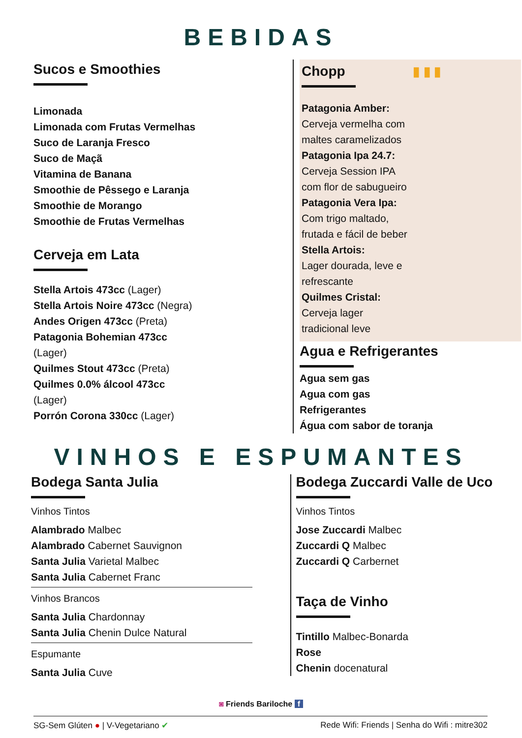BEBIDAS
Sucos e Smoothies
Limonada
Limonada com Frutas Vermelhas
Suco de Laranja Fresco
Suco de Maçã
Vitamina de Banana
Smoothie de Pêssego e Laranja
Smoothie de Morango
Smoothie de Frutas Vermelhas
Cerveja em Lata
Stella Artois 473cc (Lager)
Stella Artois Noire 473cc (Negra)
Andes Origen 473cc (Preta)
Patagonia Bohemian 473cc
(Lager)
Quilmes Stout 473cc (Preta)
Quilmes 0.0% álcool 473cc
(Lager)
Porrón Corona 330cc (Lager)
Chopp ▮ ▮ ▮
Patagonia Amber:
Cerveja vermelha com
maltes caramelizados
Patagonia Ipa 24.7:
Cerveja Session IPA
com flor de sabugueiro
Patagonia Vera Ipa:
Com trigo maltado,
frutada e fácil de beber
Stella Artois:
Lager dourada, leve e
refrescante
Quilmes Cristal:
Cerveja lager
tradicional leve
Agua e Refrigerantes
Agua sem gas
Agua com gas
Refrigerantes
Água com sabor de toranja
VINHOS E ESPUMANTES
Bodega Santa Julia
Vinhos Tintos
Alambrado Malbec
Alambrado Cabernet Sauvignon
Santa Julia Varietal Malbec
Santa Julia Cabernet Franc
Vinhos Brancos
Santa Julia Chardonnay
Santa Julia Chenin Dulce Natural
Espumante
Santa Julia Cuve
Bodega Zuccardi Valle de Uco
Vinhos Tintos
Jose Zuccardi Malbec
Zuccardi Q Malbec
Zuccardi Q Carbernet
Taça de Vinho
Tintillo Malbec-Bonarda
Rose
Chenin docenatural
◙ Friends Bariloche f
SG-Sem Glúten ● | V-Vegetariano ✔ Rede Wifi: Friends | Senha do Wifi : mitre302